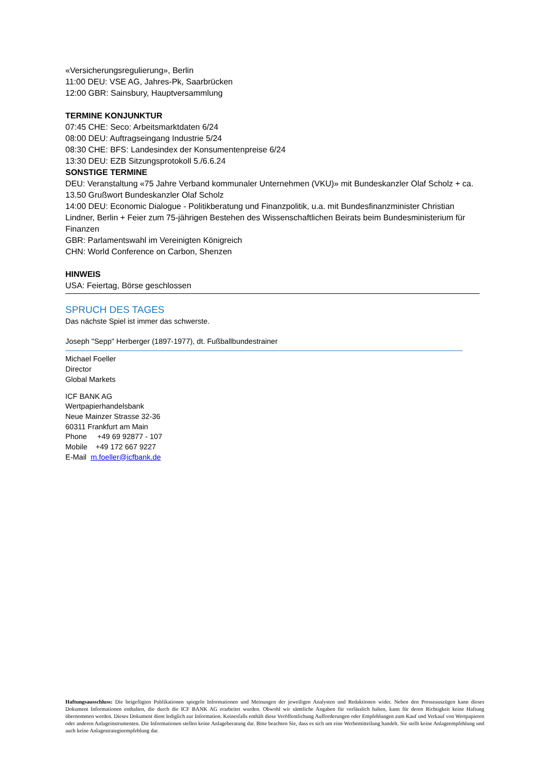«Versicherungsregulierung», Berlin
11:00 DEU: VSE AG, Jahres-Pk, Saarbrücken
12:00 GBR: Sainsbury, Hauptversammlung
TERMINE KONJUNKTUR
07:45 CHE: Seco: Arbeitsmarktdaten 6/24
08:00 DEU: Auftragseingang Industrie 5/24
08:30 CHE: BFS: Landesindex der Konsumentenpreise 6/24
13:30 DEU: EZB Sitzungsprotokoll 5./6.6.24
SONSTIGE TERMINE
DEU: Veranstaltung «75 Jahre Verband kommunaler Unternehmen (VKU)» mit Bundeskanzler Olaf Scholz + ca. 13.50 Grußwort Bundeskanzler Olaf Scholz
14:00 DEU: Economic Dialogue - Politikberatung und Finanzpolitik, u.a. mit Bundesfinanzminister Christian Lindner, Berlin + Feier zum 75-jährigen Bestehen des Wissenschaftlichen Beirats beim Bundesministerium für Finanzen
GBR: Parlamentswahl im Vereinigten Königreich
CHN: World Conference on Carbon, Shenzen
HINWEIS
USA: Feiertag, Börse geschlossen
SPRUCH DES TAGES
Das nächste Spiel ist immer das schwerste.
Joseph "Sepp" Herberger (1897-1977), dt. Fußballbundestrainer
Michael Foeller
Director
Global Markets
ICF BANK AG
Wertpapierhandelsbank
Neue Mainzer Strasse 32-36
60311 Frankfurt am Main
Phone +49 69 92877 - 107
Mobile +49 172 667 9227
E-Mail m.foeller@icfbank.de
Haftungsausschluss: Die beigefügten Publikationen spiegeln Informationen und Meinungen der jeweiligen Analysten und Redaktionen wider. Neben den Presseauszügen kann dieses Dokument Informationen enthalten, die durch die ICF BANK AG erarbeitet wurden. Obwohl wir sämtliche Angaben für verlässlich halten, kann für deren Richtigkeit keine Haftung übernommen werden. Dieses Dokument dient lediglich zur Information. Keinesfalls enthält diese Veröffentlichung Aufforderungen oder Empfehlungen zum Kauf und Verkauf von Wertpapieren oder anderen Anlageinstrumenten. Die Informationen stellen keine Anlageberatung dar. Bitte beachten Sie, dass es sich um eine Werbemitteilung handelt. Sie stellt keine Anlageempfehlung und auch keine Anlagestrategieempfehlung dar.